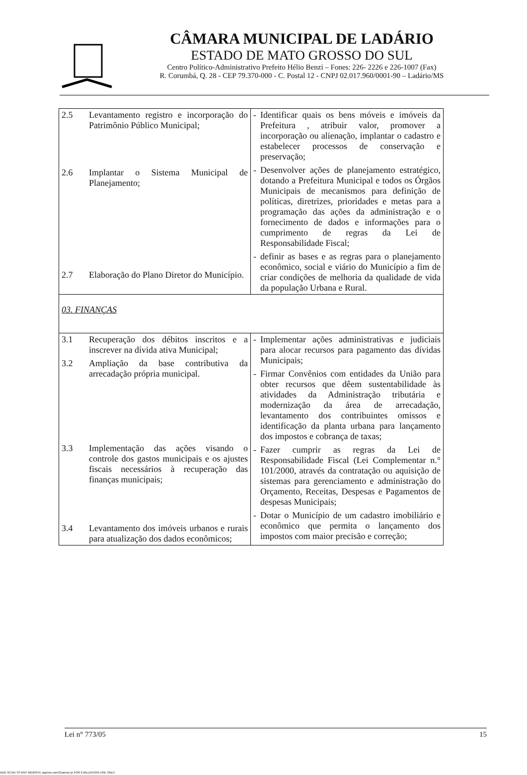CÂMARA MUNICIPAL DE LADÁRIO
ESTADO DE MATO GROSSO DO SUL
Centro Político-Administrativo Prefeito Hélio Benzi – Fones: 226- 2226 e 226-1007 (Fax)
R. Corumbá, Q. 28 - CEP 79.370-000 - C. Postal 12 - CNPJ 02.017.960/0001-90 – Ladário/MS
| 2.5 Levantamento registro e incorporação do Patrimônio Público Municipal; 2.6 Implantar o Sistema Municipal de Planejamento; 2.7 Elaboração do Plano Diretor do Município. | - Identificar quais os bens móveis e imóveis da Prefeitura , atribuir valor, promover a incorporação ou alienação, implantar o cadastro e estabelecer processos de conservação e preservação; - Desenvolver ações de planejamento estratégico, dotando a Prefeitura Municipal e todos os Órgãos Municipais de mecanismos para definição de políticas, diretrizes, prioridades e metas para a programação das ações da administração e o fornecimento de dados e informações para o cumprimento de regras da Lei de Responsabilidade Fiscal; - definir as bases e as regras para o planejamento econômico, social e viário do Município a fim de criar condições de melhoria da qualidade de vida da população Urbana e Rural. |
| 03. FINANÇAS | |
| 3.1 Recuperação dos débitos inscritos e a inscrever na dívida ativa Municipal; 3.2 Ampliação da base contributiva da arrecadação própria municipal. 3.3 Implementação das ações visando o controle dos gastos municipais e os ajustes fiscais necessários à recuperação das finanças municipais; 3.4 Levantamento dos imóveis urbanos e rurais para atualização dos dados econômicos; | - Implementar ações administrativas e judiciais para alocar recursos para pagamento das dívidas Municipais; - Firmar Convênios com entidades da União para obter recursos que dêem sustentabilidade às atividades da Administração tributária e modernização da área de arrecadação, levantamento dos contribuintes omissos e identificação da planta urbana para lançamento dos impostos e cobrança de taxas; - Fazer cumprir as regras da Lei de Responsabilidade Fiscal (Lei Complementar n.° 101/2000, através da contratação ou aquisição de sistemas para gerenciamento e administração do Orçamento, Receitas, Despesas e Pagamentos de despesas Municipais; - Dotar o Município de um cadastro imobiliário e econômico que permita o lançamento dos impostos com maior precisão e correção; |
Lei n° 773/05 15
ADD SCAN TO ANY WEBSITE asprise.com/Scanner.js FOR EVALUATION USE ONLY